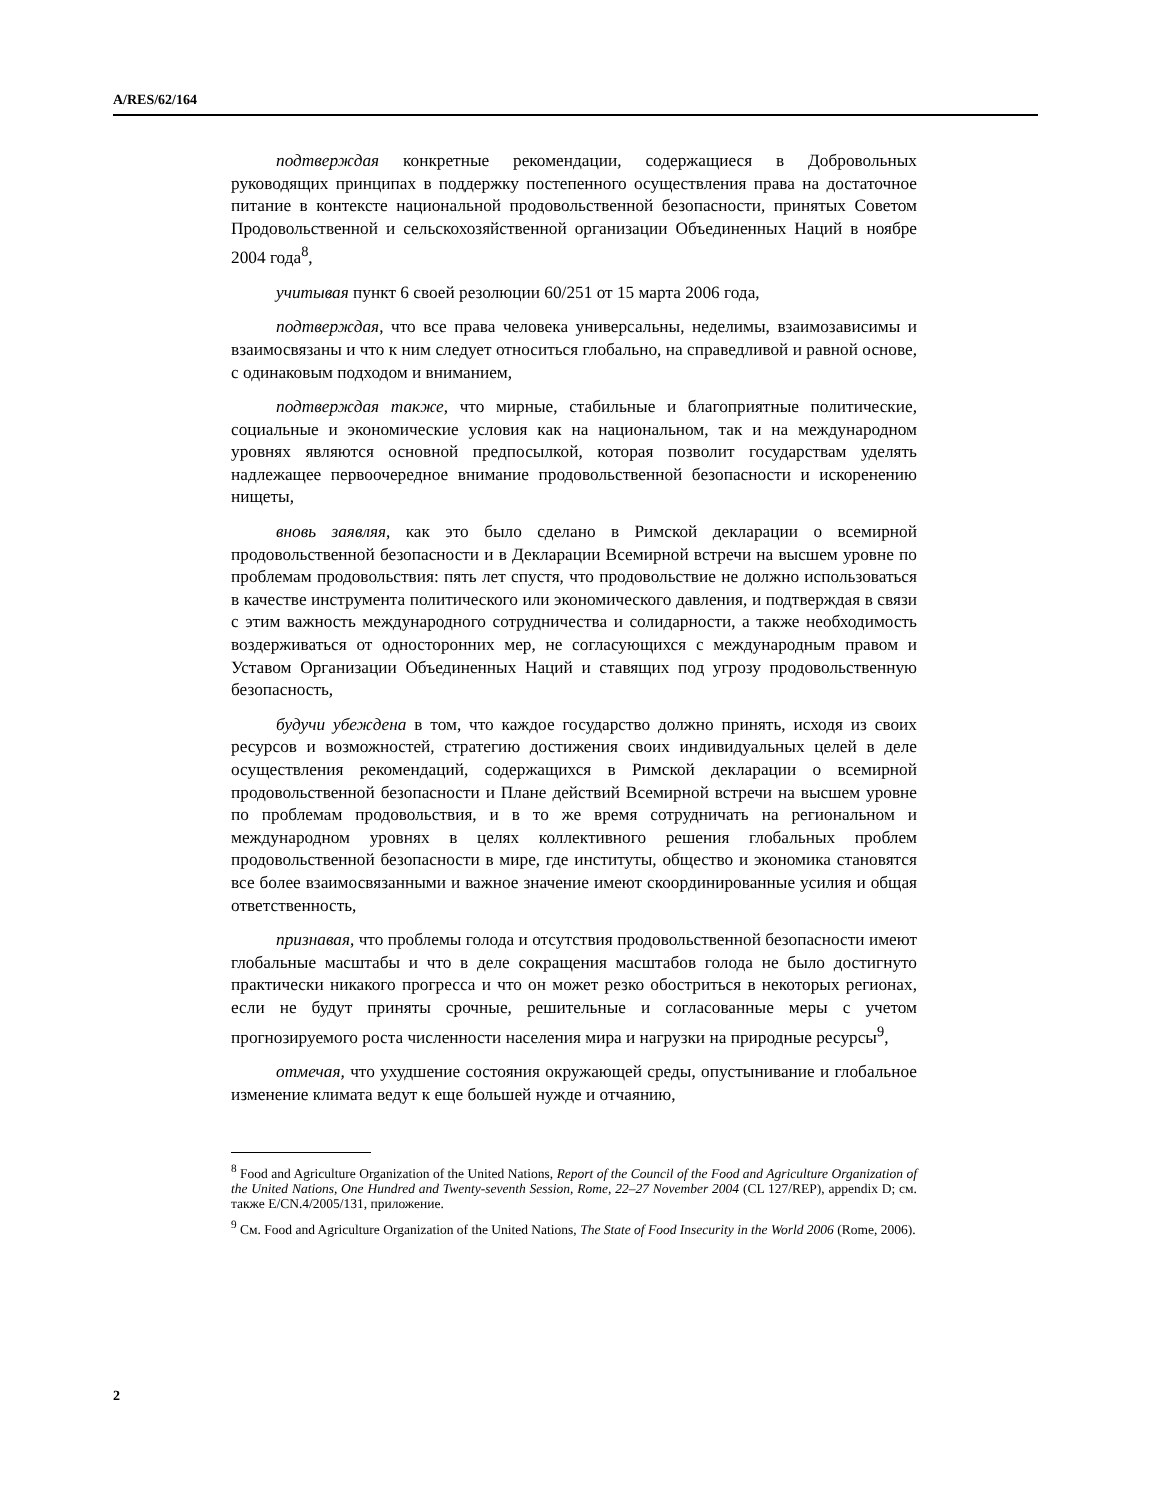A/RES/62/164
подтверждая конкретные рекомендации, содержащиеся в Добровольных руководящих принципах в поддержку постепенного осуществления права на достаточное питание в контексте национальной продовольственной безопасности, принятых Советом Продовольственной и сельскохозяйственной организации Объединенных Наций в ноябре 2004 года<sup>8</sup>,
учитывая пункт 6 своей резолюции 60/251 от 15 марта 2006 года,
подтверждая, что все права человека универсальны, неделимы, взаимозависимы и взаимосвязаны и что к ним следует относиться глобально, на справедливой и равной основе, с одинаковым подходом и вниманием,
подтверждая также, что мирные, стабильные и благоприятные политические, социальные и экономические условия как на национальном, так и на международном уровнях являются основной предпосылкой, которая позволит государствам уделять надлежащее первоочередное внимание продовольственной безопасности и искоренению нищеты,
вновь заявляя, как это было сделано в Римской декларации о всемирной продовольственной безопасности и в Декларации Всемирной встречи на высшем уровне по проблемам продовольствия: пять лет спустя, что продовольствие не должно использоваться в качестве инструмента политического или экономического давления, и подтверждая в связи с этим важность международного сотрудничества и солидарности, а также необходимость воздерживаться от односторонних мер, не согласующихся с международным правом и Уставом Организации Объединенных Наций и ставящих под угрозу продовольственную безопасность,
будучи убеждена в том, что каждое государство должно принять, исходя из своих ресурсов и возможностей, стратегию достижения своих индивидуальных целей в деле осуществления рекомендаций, содержащихся в Римской декларации о всемирной продовольственной безопасности и Плане действий Всемирной встречи на высшем уровне по проблемам продовольствия, и в то же время сотрудничать на региональном и международном уровнях в целях коллективного решения глобальных проблем продовольственной безопасности в мире, где институты, общество и экономика становятся все более взаимосвязанными и важное значение имеют скоординированные усилия и общая ответственность,
признавая, что проблемы голода и отсутствия продовольственной безопасности имеют глобальные масштабы и что в деле сокращения масштабов голода не было достигнуто практически никакого прогресса и что он может резко обостриться в некоторых регионах, если не будут приняты срочные, решительные и согласованные меры с учетом прогнозируемого роста численности населения мира и нагрузки на природные ресурсы<sup>9</sup>,
отмечая, что ухудшение состояния окружающей среды, опустынивание и глобальное изменение климата ведут к еще большей нужде и отчаянию,
<sup>8</sup> Food and Agriculture Organization of the United Nations, Report of the Council of the Food and Agriculture Organization of the United Nations, One Hundred and Twenty-seventh Session, Rome, 22–27 November 2004 (CL 127/REP), appendix D; см. также E/CN.4/2005/131, приложение.
<sup>9</sup> См. Food and Agriculture Organization of the United Nations, The State of Food Insecurity in the World 2006 (Rome, 2006).
2